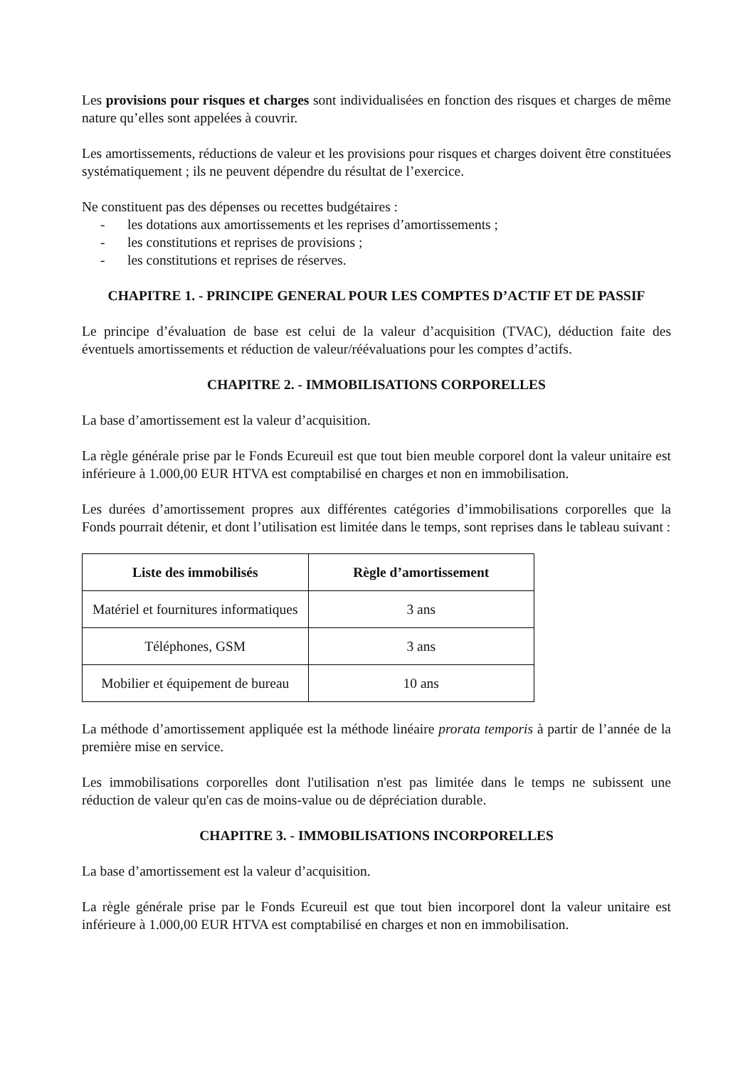Les provisions pour risques et charges sont individualisées en fonction des risques et charges de même nature qu’elles sont appelées à couvrir.
Les amortissements, réductions de valeur et les provisions pour risques et charges doivent être constituées systématiquement ; ils ne peuvent dépendre du résultat de l’exercice.
Ne constituent pas des dépenses ou recettes budgétaires :
- les dotations aux amortissements et les reprises d’amortissements ;
- les constitutions et reprises de provisions ;
- les constitutions et reprises de réserves.
CHAPITRE 1. - PRINCIPE GENERAL POUR LES COMPTES D’ACTIF ET DE PASSIF
Le principe d’évaluation de base est celui de la valeur d’acquisition (TVAC), déduction faite des éventuels amortissements et réduction de valeur/réévaluations pour les comptes d’actifs.
CHAPITRE 2. - IMMOBILISATIONS CORPORELLES
La base d’amortissement est la valeur d’acquisition.
La règle générale prise par le Fonds Ecureuil est que tout bien meuble corporel dont la valeur unitaire est inférieure à 1.000,00 EUR HTVA est comptabilisé en charges et non en immobilisation.
Les durées d’amortissement propres aux différentes catégories d’immobilisations corporelles que la Fonds pourrait détenir, et dont l’utilisation est limitée dans le temps, sont reprises dans le tableau suivant :
| Liste des immobilisés | Règle d’amortissement |
| --- | --- |
| Matériel et fournitures informatiques | 3 ans |
| Téléphones, GSM | 3 ans |
| Mobilier et équipement de bureau | 10 ans |
La méthode d’amortissement appliquée est la méthode linéaire prorata temporis à partir de l’année de la première mise en service.
Les immobilisations corporelles dont l'utilisation n'est pas limitée dans le temps ne subissent une réduction de valeur qu'en cas de moins-value ou de dépréciation durable.
CHAPITRE 3. - IMMOBILISATIONS INCORPORELLES
La base d’amortissement est la valeur d’acquisition.
La règle générale prise par le Fonds Ecureuil est que tout bien incorporel dont la valeur unitaire est inférieure à 1.000,00 EUR HTVA est comptabilisé en charges et non en immobilisation.